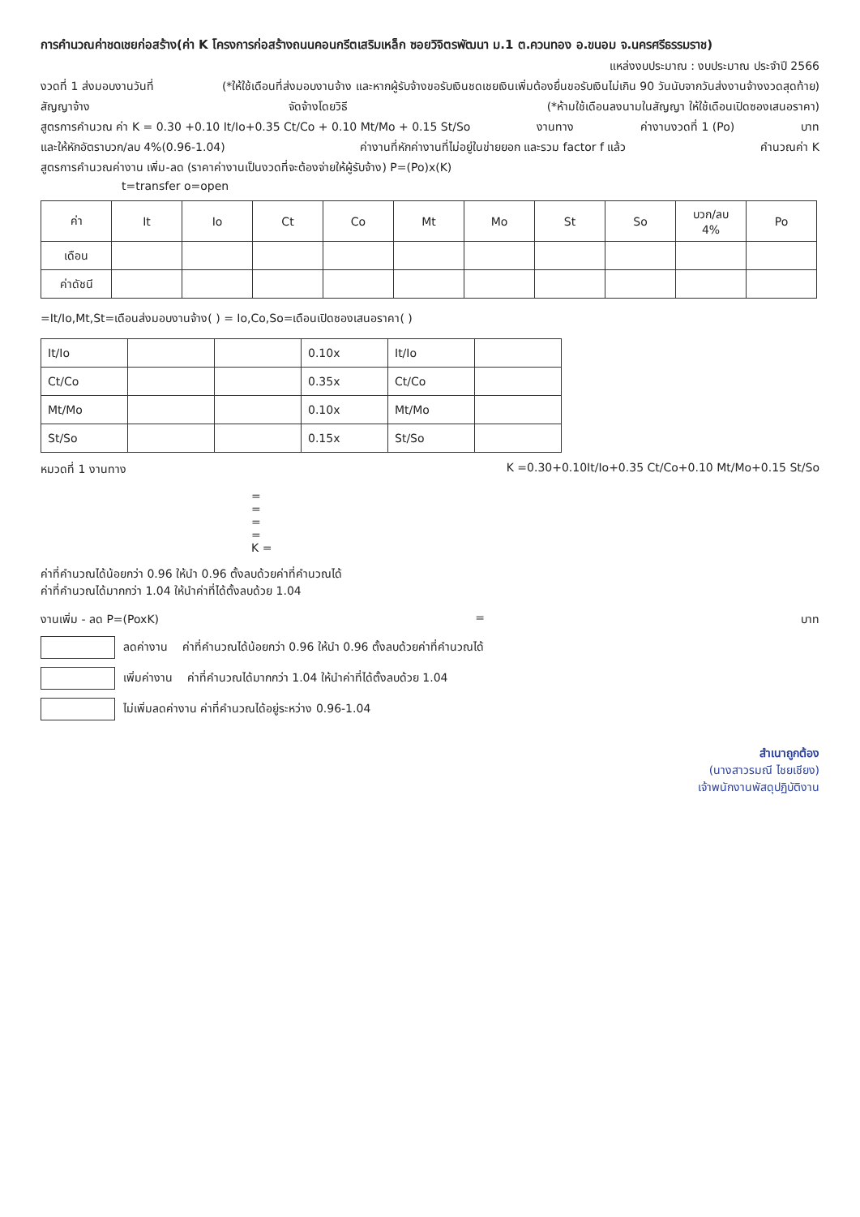การคำนวณค่าชดเชยก่อสร้าง(ค่า K โครงการก่อสร้างถนนคอนกรีตเสริมเหล็ก ซอยวิจิตรพัฒนา ม.1 ต.ควนทอง อ.ขนอม จ.นครศรีธรรมราช)
แหล่งงบประมาณ : งบประมาณ ประจำปี 2566
งวดที่ 1 ส่งมอบงานวันที่ (*ให้ใช้เดือนที่ส่งมอบงานจ้าง และหากผู้รับจ้างขอรับเงินชดเชยเงินเพิ่มต้องยื่นขอรับเงินไม่เกิน 90 วันนับจากวันส่งงานจ้างงวดสุดท้าย)
สัญญาจ้าง จัดจ้างโดยวิธี (*ห้ามใช้เดือนลงนามในสัญญา ให้ใช้เดือนเปิดซองเสนอราคา)
สูตรการคำนวณ ค่า K = 0.30 +0.10 It/Io+0.35 Ct/Co + 0.10 Mt/Mo + 0.15 St/So งานทาง ค่างานงวดที่ 1 (Po) บาท
และให้หักอัตราบวก/ลบ 4%(0.96-1.04) ค่างานที่หักค่างานที่ไม่อยู่ในข่ายยอก และรวม factor f แล้ว คำนวณค่า K
สูตรการคำนวณค่างาน เพิ่ม-ลด (ราคาค่างานเป็นงวดที่จะต้องจ่ายให้ผู้รับจ้าง) P=(Po)x(K)
t=transfer o=open
| ค่า | It | Io | Ct | Co | Mt | Mo | St | So | บวก/ลบ 4% | Po |
| --- | --- | --- | --- | --- | --- | --- | --- | --- | --- | --- |
| เดือน | | | | | | | | | | |
| ค่าดัชนี | | | | | | | | | | |
=It/Io,Mt,St=เดือนส่งมอบงานจ้าง( ) = Io,Co,So=เดือนเปิดซองเสนอราคา( )
| It/Io | | | 0.10x | It/Io | |
| Ct/Co | | | 0.35x | Ct/Co | |
| Mt/Mo | | | 0.10x | Mt/Mo | |
| St/So | | | 0.15x | St/So | |
หมวดที่ 1 งานทาง K =0.30+0.10It/Io+0.35 Ct/Co+0.10 Mt/Mo+0.15 St/So
=
=
=
=
K =
ค่าที่คำนวณได้น้อยกว่า 0.96 ให้นำ 0.96 ตั้งลบด้วยค่าที่คำนวณได้
ค่าที่คำนวณได้มากกว่า 1.04 ให้นำค่าที่ได้ตั้งลบด้วย 1.04
งานเพิ่ม - ลด P=(PoxK) = บาท
ลดค่างาน ค่าที่คำนวณได้น้อยกว่า 0.96 ให้นำ 0.96 ตั้งลบด้วยค่าที่คำนวณได้
เพิ่มค่างาน ค่าที่คำนวณได้มากกว่า 1.04 ให้นำค่าที่ได้ตั้งลบด้วย 1.04
ไม่เพิ่มลดค่างาน ค่าที่คำนวณได้อยู่ระหว่าง 0.96-1.04
สำเนาถูกต้อง
(นางสาวรมณี ไชยเชียง)
เจ้าพนักงานพัสดุปฏิบัติงาน